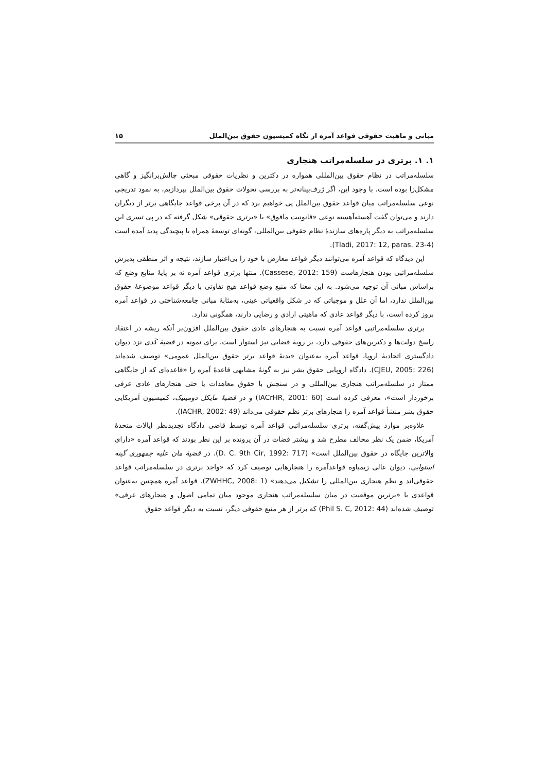مبانی و ماهیت حقوقی قواعد آمره از نگاه کمیسیون حقوق بین‌الملل ۱۵
۱. ۱. برتری در سلسله‌مراتب هنجاری
سلسله‌مراتب در نظام حقوق بین‌المللی همواره در دکترین و نظریات حقوقی مبحثی چالش‌برانگیز و گاهی مشکل‌زا بوده است. با وجود این، اگر ژرف‌بینانه‌تر به بررسی تحولات حقوق بین‌الملل بپردازیم، به نمود تدریجی نوعی سلسله‌مراتب میان قواعد حقوق بین‌الملل پی خواهیم برد که در آن برخی قواعد جایگاهی برتر از دیگران دارند و می‌توان گفت آهسته‌آهسته نوعی «قانونیت مافوق» یا «برتری حقوقی» شکل گرفته که در پی تسری این سلسله‌مراتب به دیگر پاره‌های سازندهٔ نظام حقوقی بین‌المللی، گونه‌ای توسعهٔ همراه با پیچیدگی پدید آمده است (Tladi, 2017: 12, paras. 23-4).
این دیدگاه که قواعد آمره می‌توانند دیگر قواعد معارض با خود را بی‌اعتبار سازند، نتیجه و اثر منطقی پذیرش سلسله‌مراتبی بودن هنجارهاست (Cassese, 2012: 159). منتها برتری قواعد آمره نه بر پایهٔ منابع وضع که براساس مبانی آن توجیه می‌شود. به این معنا که منبع وضع قواعد هیچ تفاوتی با دیگر قواعد موضوعهٔ حقوق بین‌الملل ندارد، اما آن علل و موجباتی که در شکل واقعیاتی عینی، به‌مثابهٔ مبانی جامعه‌شناختی در قواعد آمره بروز کرده است، با دیگر قواعد عادی که ماهیتی ارادی و رضایی دارند، همگونی ندارد.
برتری سلسله‌مراتبی قواعد آمره نسبت به هنجارهای عادی حقوق بین‌الملل افزون‌بر آنکه ریشه در اعتقاد راسخ دولت‌ها و دکترین‌های حقوقی دارد، بر رویهٔ قضایی نیز استوار است. برای نمونه در قضیهٔ کَدی نزد دیوان دادگستری اتحادیهٔ اروپا، قواعد آمره به‌عنوان «بدنهٔ قواعد برتر حقوق بین‌الملل عمومی» توصیف شده‌اند (CJEU, 2005: 226). دادگاه اروپایی حقوق بشر نیز به گونهٔ مشابهی قاعدهٔ آمره را «قاعده‌ای که از جایگاهی ممتاز در سلسله‌مراتب هنجاری بین‌المللی و در سنجش با حقوق معاهدات یا حتی هنجارهای عادی عرفی برخوردار است»، معرفی کرده است (IACrHR, 2001: 60) و در قضیهٔ مایکل دومینیک، کمیسیون آمریکایی حقوق بشر منشأ قواعد آمره را هنجارهای برتر نظم حقوقی می‌داند (IACHR, 2002: 49).
علاوه‌بر موارد پیش‌گفته، برتری سلسله‌مراتبی قواعد آمره توسط قاضی دادگاه تجدیدنظر ایالات متحدهٔ آمریکا، ضمن یک نظر مخالف مطرح شد و بیشتر قضات در آن پرونده بر این نظر بودند که قواعد آمره «دارای والاترین جایگاه در حقوق بین‌الملل است» (D. C. 9th Cir, 1992: 717). در قضیهٔ مان علیه جمهوری گینه استوایی، دیوان عالی زیمباوه قواعدآمره را هنجارهایی توصیف کرد که «واجد برتری در سلسله‌مراتب قواعد حقوقی‌اند و نظم هنجاری بین‌المللی را تشکیل می‌دهند» (ZWHHC, 2008: 1). قواعد آمره همچنین به‌عنوان قواعدی با «برترین موقعیت در میان سلسله‌مراتب هنجاری موجود میان تمامی اصول و هنجارهای عرفی» توصیف شده‌اند (Phil S. C, 2012: 44) که برتر از هر منبع حقوقی دیگر، نسبت به دیگر قواعد حقوق